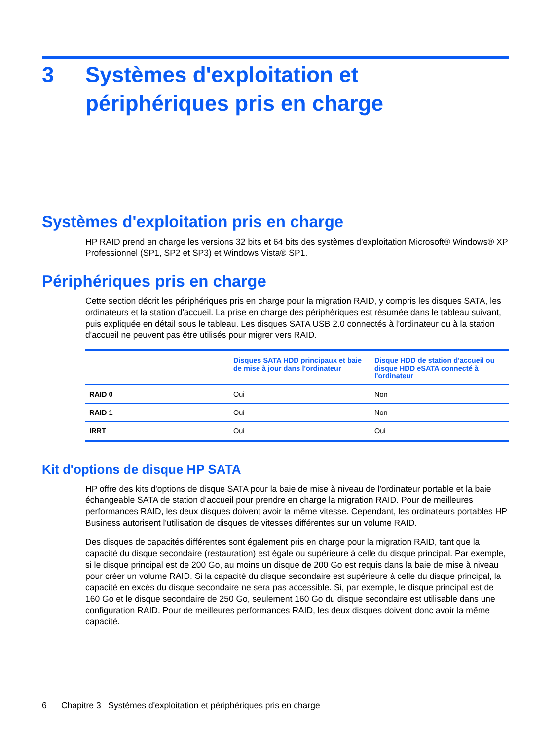3 Systèmes d'exploitation et
périphériques pris en charge
Systèmes d'exploitation pris en charge
HP RAID prend en charge les versions 32 bits et 64 bits des systèmes d'exploitation Microsoft® Windows® XP Professionnel (SP1, SP2 et SP3) et Windows Vista® SP1.
Périphériques pris en charge
Cette section décrit les périphériques pris en charge pour la migration RAID, y compris les disques SATA, les ordinateurs et la station d'accueil. La prise en charge des périphériques est résumée dans le tableau suivant, puis expliquée en détail sous le tableau. Les disques SATA USB 2.0 connectés à l'ordinateur ou à la station d'accueil ne peuvent pas être utilisés pour migrer vers RAID.
| | Disques SATA HDD principaux et baie de mise à jour dans l'ordinateur | Disque HDD de station d'accueil ou disque HDD eSATA connecté à l'ordinateur |
| --- | --- | --- |
| RAID 0 | Oui | Non |
| RAID 1 | Oui | Non |
| IRRT | Oui | Oui |
Kit d'options de disque HP SATA
HP offre des kits d'options de disque SATA pour la baie de mise à niveau de l'ordinateur portable et la baie échangeable SATA de station d'accueil pour prendre en charge la migration RAID. Pour de meilleures performances RAID, les deux disques doivent avoir la même vitesse. Cependant, les ordinateurs portables HP Business autorisent l'utilisation de disques de vitesses différentes sur un volume RAID.
Des disques de capacités différentes sont également pris en charge pour la migration RAID, tant que la capacité du disque secondaire (restauration) est égale ou supérieure à celle du disque principal. Par exemple, si le disque principal est de 200 Go, au moins un disque de 200 Go est requis dans la baie de mise à niveau pour créer un volume RAID. Si la capacité du disque secondaire est supérieure à celle du disque principal, la capacité en excès du disque secondaire ne sera pas accessible. Si, par exemple, le disque principal est de 160 Go et le disque secondaire de 250 Go, seulement 160 Go du disque secondaire est utilisable dans une configuration RAID. Pour de meilleures performances RAID, les deux disques doivent donc avoir la même capacité.
6 Chapitre 3 Systèmes d'exploitation et périphériques pris en charge